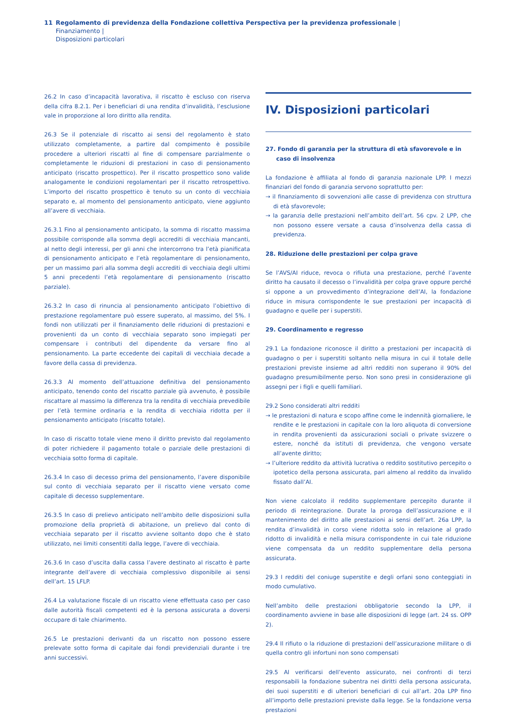11 Regolamento di previdenza della Fondazione collettiva Perspectiva per la previdenza professionale | Finanziamento |
Disposizioni particolari
26.2 In caso d’incapacità lavorativa, il riscatto è escluso con riserva della cifra 8.2.1. Per i beneficiari di una rendita d’invalidità, l’esclusione vale in proporzione al loro diritto alla rendita.
26.3 Se il potenziale di riscatto ai sensi del regolamento è stato utilizzato completamente, a partire dal compimento è possibile procedere a ulteriori riscatti al fine di compensare parzialmente o completamente le riduzioni di prestazioni in caso di pensionamento anticipato (riscatto prospettico). Per il riscatto prospettico sono valide analogamente le condizioni regolamentari per il riscatto retrospettivo. L’importo del riscatto prospettico è tenuto su un conto di vecchiaia separato e, al momento del pensionamento anticipato, viene aggiunto all’avere di vecchiaia.
26.3.1 Fino al pensionamento anticipato, la somma di riscatto massima possibile corrisponde alla somma degli accrediti di vecchiaia mancanti, al netto degli interessi, per gli anni che intercorrono tra l’età pianificata di pensionamento anticipato e l’età regolamentare di pensionamento, per un massimo pari alla somma degli accrediti di vecchiaia degli ultimi 5 anni precedenti l’età regolamentare di pensionamento (riscatto parziale).
26.3.2 In caso di rinuncia al pensionamento anticipato l’obiettivo di prestazione regolamentare può essere superato, al massimo, del 5%. I fondi non utilizzati per il finanziamento delle riduzioni di prestazioni e provenienti da un conto di vecchiaia separato sono impiegati per compensare i contributi del dipendente da versare fino al pensionamento. La parte eccedente dei capitali di vecchiaia decade a favore della cassa di previdenza.
26.3.3 Al momento dell’attuazione definitiva del pensionamento anticipato, tenendo conto del riscatto parziale già avvenuto, è possibile riscattare al massimo la differenza tra la rendita di vecchiaia prevedibile per l’età termine ordinaria e la rendita di vecchiaia ridotta per il pensionamento anticipato (riscatto totale).
In caso di riscatto totale viene meno il diritto previsto dal regolamento di poter richiedere il pagamento totale o parziale delle prestazioni di vecchiaia sotto forma di capitale.
26.3.4 In caso di decesso prima del pensionamento, l’avere disponibile sul conto di vecchiaia separato per il riscatto viene versato come capitale di decesso supplementare.
26.3.5 In caso di prelievo anticipato nell’ambito delle disposizioni sulla promozione della proprietà di abitazione, un prelievo dal conto di vecchiaia separato per il riscatto avviene soltanto dopo che è stato utilizzato, nei limiti consentiti dalla legge, l’avere di vecchiaia.
26.3.6 In caso d’uscita dalla cassa l’avere destinato al riscatto è parte integrante dell’avere di vecchiaia complessivo disponibile ai sensi dell’art. 15 LFLP.
26.4 La valutazione fiscale di un riscatto viene effettuata caso per caso dalle autorità fiscali competenti ed è la persona assicurata a doversi occupare di tale chiarimento.
26.5 Le prestazioni derivanti da un riscatto non possono essere prelevate sotto forma di capitale dai fondi previdenziali durante i tre anni successivi.
IV. Disposizioni particolari
27. Fondo di garanzia per la struttura di età sfavorevole e in caso di insolvenza
La fondazione è affiliata al fondo di garanzia nazionale LPP. I mezzi finanziari del fondo di garanzia servono soprattutto per:
→ il finanziamento di sovvenzioni alle casse di previdenza con struttura di età sfavorevole;
→ la garanzia delle prestazioni nell’ambito dell’art. 56 cpv. 2 LPP, che non possono essere versate a causa d’insolvenza della cassa di previdenza.
28. Riduzione delle prestazioni per colpa grave
Se l’AVS/AI riduce, revoca o rifiuta una prestazione, perché l’avente diritto ha causato il decesso o l’invalidità per colpa grave oppure perché si oppone a un provvedimento d’integrazione dell’AI, la fondazione riduce in misura corrispondente le sue prestazioni per incapacità di guadagno e quelle per i superstiti.
29. Coordinamento e regresso
29.1 La fondazione riconosce il diritto a prestazioni per incapacità di guadagno o per i superstiti soltanto nella misura in cui il totale delle prestazioni previste insieme ad altri redditi non superano il 90% del guadagno presumibilmente perso. Non sono presi in considerazione gli assegni per i figli e quelli familiari.
29.2 Sono considerati altri redditi
→ le prestazioni di natura e scopo affine come le indennità giornaliere, le rendite e le prestazioni in capitale con la loro aliquota di conversione in rendita provenienti da assicurazioni sociali o private svizzere o estere, nonché da istituti di previdenza, che vengono versate all’avente diritto;
→ l’ulteriore reddito da attività lucrativa o reddito sostitutivo percepito o ipotetico della persona assicurata, pari almeno al reddito da invalido fissato dall’AI.
Non viene calcolato il reddito supplementare percepito durante il periodo di reintegrazione. Durate la proroga dell’assicurazione e il mantenimento del diritto alle prestazioni ai sensi dell’art. 26a LPP, la rendita d’invalidità in corso viene ridotta solo in relazione al grado ridotto di invalidità e nella misura corrispondente in cui tale riduzione viene compensata da un reddito supplementare della persona assicurata.
29.3 I redditi del coniuge superstite e degli orfani sono conteggiati in modo cumulativo.
Nell’ambito delle prestazioni obbligatorie secondo la LPP, il coordinamento avviene in base alle disposizioni di legge (art. 24 ss. OPP 2).
29.4 Il rifiuto o la riduzione di prestazioni dell’assicurazione militare o di quella contro gli infortuni non sono compensati
29.5 Al verificarsi dell’evento assicurato, nei confronti di terzi responsabili la fondazione subentra nei diritti della persona assicurata, dei suoi superstiti e di ulteriori beneficiari di cui all’art. 20a LPP fino all’importo delle prestazioni previste dalla legge. Se la fondazione versa prestazioni